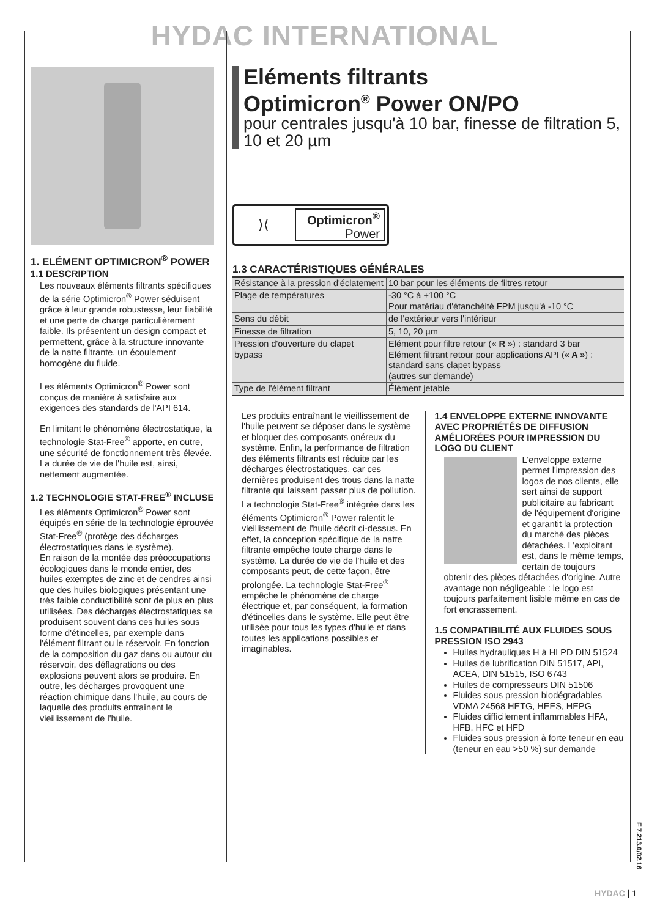HYDAC INTERNATIONAL
1. ELÉMENT OPTIMICRON<sup>®</sup> POWER
1.1 DESCRIPTION
Les nouveaux éléments filtrants spécifiques de la série Optimicron<sup>®</sup> Power séduisent grâce à leur grande robustesse, leur fiabilité et une perte de charge particulièrement faible. Ils présentent un design compact et permettent, grâce à la structure innovante de la natte filtrante, un écoulement homogène du fluide.
Les éléments Optimicron<sup>®</sup> Power sont conçus de manière à satisfaire aux exigences des standards de l'API 614.
En limitant le phénomène électrostatique, la technologie Stat-Free<sup>®</sup> apporte, en outre, une sécurité de fonctionnement très élevée. La durée de vie de l'huile est, ainsi, nettement augmentée.
1.2 TECHNOLOGIE STAT-FREE<sup>®</sup> INCLUSE
Les éléments Optimicron<sup>®</sup> Power sont équipés en série de la technologie éprouvée Stat-Free<sup>®</sup> (protège des décharges électrostatiques dans le système).
En raison de la montée des préoccupations écologiques dans le monde entier, des huiles exemptes de zinc et de cendres ainsi que des huiles biologiques présentant une très faible conductibilité sont de plus en plus utilisées. Des décharges électrostatiques se produisent souvent dans ces huiles sous forme d'étincelles, par exemple dans l'élément filtrant ou le réservoir. En fonction de la composition du gaz dans ou autour du réservoir, des déflagrations ou des explosions peuvent alors se produire. En outre, les décharges provoquent une réaction chimique dans l'huile, au cours de laquelle des produits entraînent le vieillissement de l'huile.
Eléments filtrants
Optimicron<sup>®</sup> Power ON/PO
pour centrales jusqu'à 10 bar, finesse de filtration 5, 10 et 20 µm
⟩⟨
Optimicron<sup>®</sup>
Power
1.3 CARACTÉRISTIQUES GÉNÉRALES
| Résistance à la pression d'éclatement | 10 bar pour les éléments de filtres retour |
| Plage de températures | -30 °C à +100 °C Pour matériau d'étanchéité FPM jusqu'à -10 °C |
| Sens du débit | de l'extérieur vers l'intérieur |
| Finesse de filtration | 5, 10, 20 µm |
| Pression d'ouverture du clapet bypass | Elément pour filtre retour (« R ») : standard 3 bar Elément filtrant retour pour applications API ( « A » ) : standard sans clapet bypass (autres sur demande) |
| Type de l'élément filtrant | Élément jetable |
Les produits entraînant le vieillissement de l'huile peuvent se déposer dans le système et bloquer des composants onéreux du système. Enfin, la performance de filtration des éléments filtrants est réduite par les décharges électrostatiques, car ces dernières produisent des trous dans la natte filtrante qui laissent passer plus de pollution.
La technologie Stat-Free<sup>®</sup> intégrée dans les éléments Optimicron<sup>®</sup> Power ralentit le vieillissement de l'huile décrit ci-dessus. En effet, la conception spécifique de la natte filtrante empêche toute charge dans le système. La durée de vie de l'huile et des composants peut, de cette façon, être prolongée. La technologie Stat-Free<sup>®</sup> empêche le phénomène de charge électrique et, par conséquent, la formation d'étincelles dans le système. Elle peut être utilisée pour tous les types d'huile et dans toutes les applications possibles et imaginables.
1.4 ENVELOPPE EXTERNE INNOVANTE AVEC PROPRIÉTÉS DE DIFFUSION AMÉLIORÉES POUR IMPRESSION DU LOGO DU CLIENT
L'enveloppe externe permet l'impression des logos de nos clients, elle sert ainsi de support publicitaire au fabricant de l'équipement d'origine et garantit la protection du marché des pièces détachées. L'exploitant est, dans le même temps, certain de toujours obtenir des pièces détachées d'origine. Autre avantage non négligeable : le logo est toujours parfaitement lisible même en cas de fort encrassement.
1.5 COMPATIBILITÉ AUX FLUIDES SOUS PRESSION ISO 2943
Huiles hydrauliques H à HLPD DIN 51524
Huiles de lubrification DIN 51517, API, ACEA, DIN 51515, ISO 6743
Huiles de compresseurs DIN 51506
Fluides sous pression biodégradables VDMA 24568 HETG, HEES, HEPG
Fluides difficilement inflammables HFA, HFB, HFC et HFD
Fluides sous pression à forte teneur en eau (teneur en eau >50 %) sur demande
F 7.213.0/02.16
HYDAC | 1